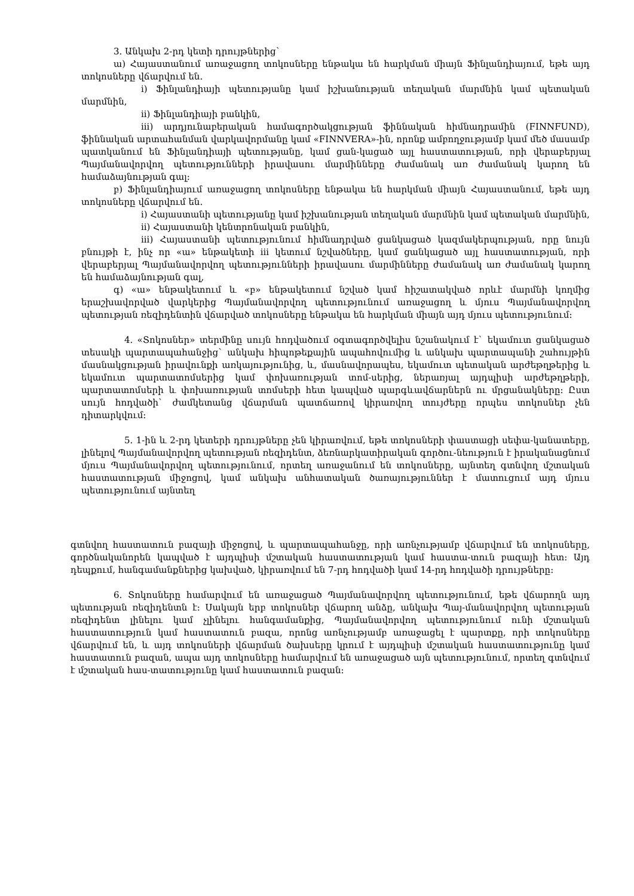3. Անկախ 2-րդ կետի դրույթներից`
ա) Հայաստանում առաջացող տոկոսները ենթակա են հարկման միայն Ֆինլանդիայում, եթե այդ տոկոսները վճարվում են.
i) Ֆինլանդիայի պետությանը կամ իշխանության տեղական մարմնին կամ պետական մարմնին,
ii) Ֆինլանդիայի բանկին,
iii) արդյունաբերական համագործակցության ֆիննական հիմնադրամին (FINNFUND), ֆիննական արտահանման վարկավորմանը կամ «FINNVERA»-ին, որոնք ամբողջությամբ կամ մեծ մասամբ պատկանում են Ֆինլանդիայի պետությանը, կամ ցան-կացած այլ հաստատության, որի վերաբերյալ Պայմանավորվող պետությունների իրավասու մարմինները ժամանակ առ ժամանակ կարող են համաձայնության գալ:
բ) Ֆինլանդիայում առաջացող տոկոսները ենթակա են հարկման միայն Հայաստանում, եթե այդ տոկոսները վճարվում են.
i) Հայաստանի պետությանը կամ իշխանության տեղական մարմնին կամ պետական մարմնին,
ii) Հայաստանի կենտրոնական բանկին,
iii) Հայաստանի պետությունում հիմնադրված ցանկացած կազմակերպության, որը նույն բնույթի է, ինչ որ «ա» ենթակետի iii կետում նշվածները, կամ ցանկացած այլ հաստատության, որի վերաբերյալ Պայմանավորվող պետությունների իրավասու մարմինները ժամանակ առ ժամանակ կարող են համաձայնության գալ,
գ) «ա» ենթակետում և «բ» ենթակետում նշված կամ հիշատակված որևէ մարմնի կողմից երաշխավորված վարկերից Պայմանավորվող պետությունում առաջացող և մյուս Պայմանավորվող պետության ռեզիդենտին վճարված տոկոսները ենթակա են հարկման միայն այդ մյուս պետությունում:
4. «Տոկոսներ» տերմինը սույն հոդվածում օգտագործվելիս նշանակում է` եկամուտ ցանկացած տեսակի պարտապահանջից` անկախ հիպոթեքային ապահովումից և անկախ պարտապանի շահույթին մասնակցության իրավունքի առկայությունից, և, մասնավորապես, եկամուտ պետական արժեթղթերից և եկամուտ պարտատոմսերից կամ փոխառության տոմ-սերից, ներառյալ այդպիսի արժեթղթերի, պարտատոմսերի և փոխառության տոմսերի հետ կապված պարգևավճարներն ու մրցանակները: Ըստ սույն հոդվածի` ժամկետանց վճարման պատճառով կիրառվող տույժերը որպես տոկոսներ չեն դիտարկվում:
5. 1-ին և 2-րդ կետերի դրույթները չեն կիրառվում, եթե տոկոսների փաստացի սեփա-կանատերը, լինելով Պայմանավորվող պետության ռեզիդենտ, ձեռնարկատիրական գործու-նեություն է իրականացնում մյուս Պայմանավորվող պետությունում, որտեղ առաջանում են տոկոսները, այնտեղ գտնվող մշտական հաստատության միջոցով, կամ անկախ անհատական ծառայություններ է մատուցում այդ մյուս պետությունում այնտեղ
գտնվող հաստատուն բազայի միջոցով, և պարտապահանջը, որի առնչությամբ վճարվում են տոկոսները, գործնականորեն կապված է այդպիսի մշտական հաստատության կամ հաստա-տուն բազայի հետ: Այդ դեպքում, հանգամանքներից կախված, կիրառվում են 7-րդ հոդվածի կամ 14-րդ հոդվածի դրույթները:
6. Տոկոսները համարվում են առաջացած Պայմանավորվող պետությունում, եթե վճարողն այդ պետության ռեզիդենտն է: Սակայն երբ տոկոսներ վճարող անձը, անկախ Պայ-մանավորվող պետության ռեզիդենտ լինելու կամ չլինելու հանգամանքից, Պայմանավորվող պետությունում ունի մշտական հաստատություն կամ հաստատուն բազա, որոնց առնչությամբ առաջացել է պարտքը, որի տոկոսները վճարվում են, և այդ տոկոսների վճարման ծախսերը կրում է այդպիսի մշտական հաստատությունը կամ հաստատուն բազան, ապա այդ տոկոսները համարվում են առաջացած այն պետությունում, որտեղ գտնվում է մշտական հաս-տատությունը կամ հաստատուն բազան: